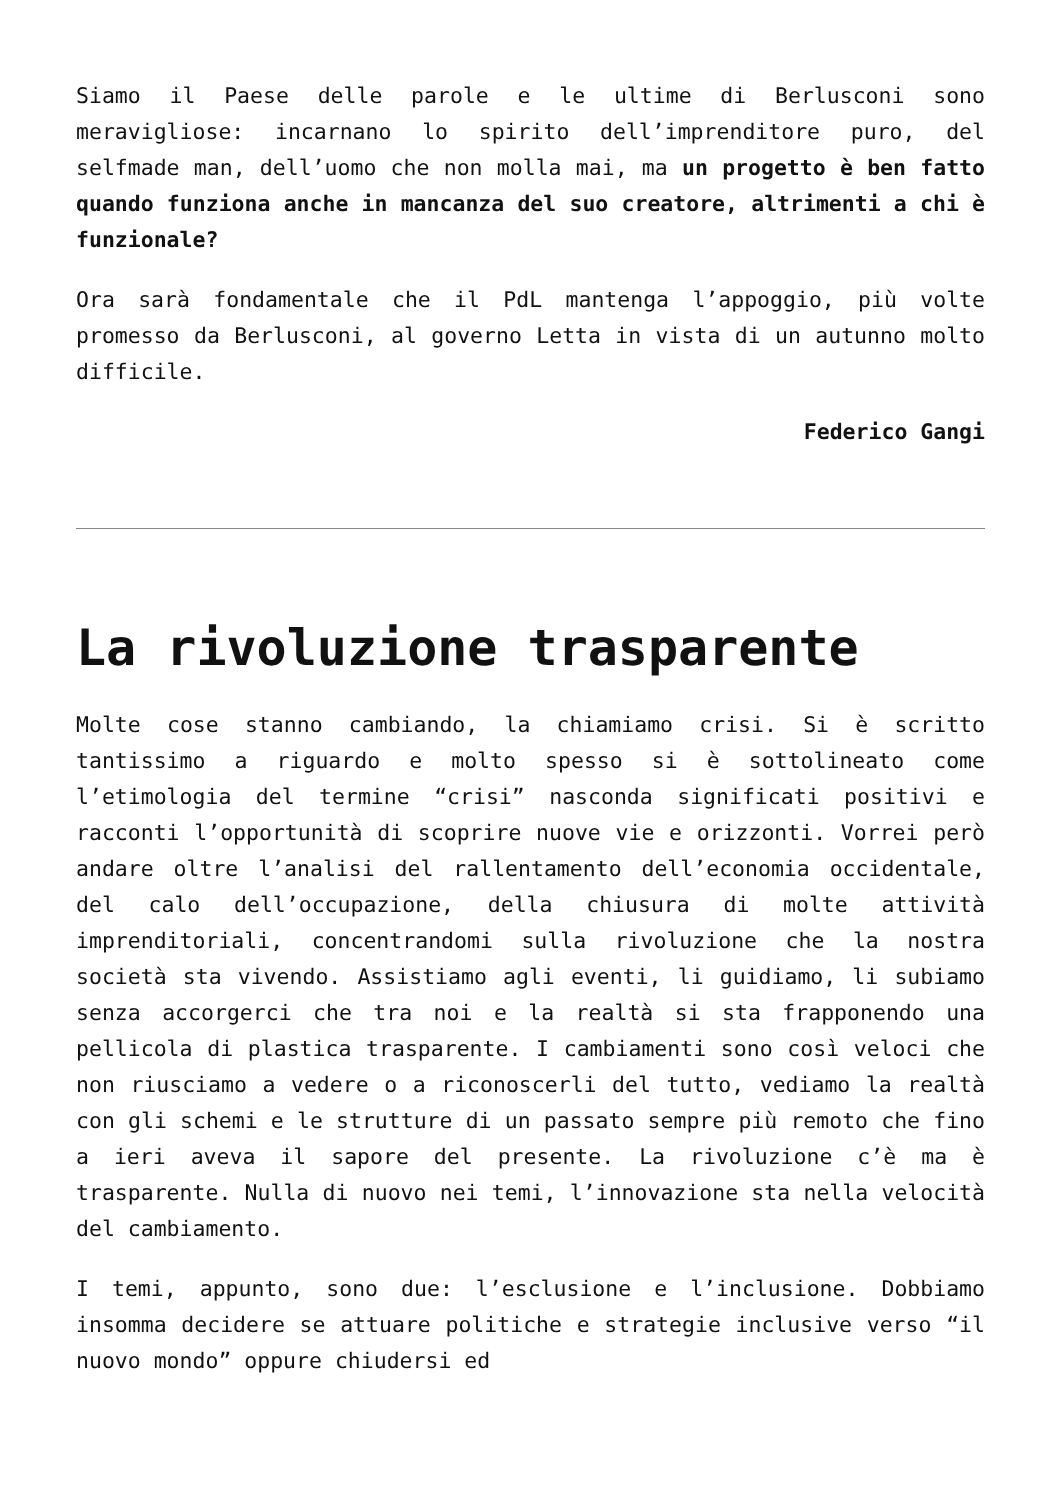Siamo il Paese delle parole e le ultime di Berlusconi sono meravigliose: incarnano lo spirito dell’imprenditore puro, del selfmade man, dell’uomo che non molla mai, ma un progetto è ben fatto quando funziona anche in mancanza del suo creatore, altrimenti a chi è funzionale?
Ora sarà fondamentale che il PdL mantenga l’appoggio, più volte promesso da Berlusconi, al governo Letta in vista di un autunno molto difficile.
Federico Gangi
La rivoluzione trasparente
Molte cose stanno cambiando, la chiamiamo crisi. Si è scritto tantissimo a riguardo e molto spesso si è sottolineato come l’etimologia del termine “crisi” nasconda significati positivi e racconti l’opportunità di scoprire nuove vie e orizzonti. Vorrei però andare oltre l’analisi del rallentamento dell’economia occidentale, del calo dell’occupazione, della chiusura di molte attività imprenditoriali, concentrandomi sulla rivoluzione che la nostra società sta vivendo. Assistiamo agli eventi, li guidiamo, li subiamo senza accorgerci che tra noi e la realtà si sta frapponendo una pellicola di plastica trasparente. I cambiamenti sono così veloci che non riusciamo a vedere o a riconoscerli del tutto, vediamo la realtà con gli schemi e le strutture di un passato sempre più remoto che fino a ieri aveva il sapore del presente. La rivoluzione c’è ma è trasparente. Nulla di nuovo nei temi, l’innovazione sta nella velocità del cambiamento.
I temi, appunto, sono due: l’esclusione e l’inclusione. Dobbiamo insomma decidere se attuare politiche e strategie inclusive verso “il nuovo mondo” oppure chiudersi ed